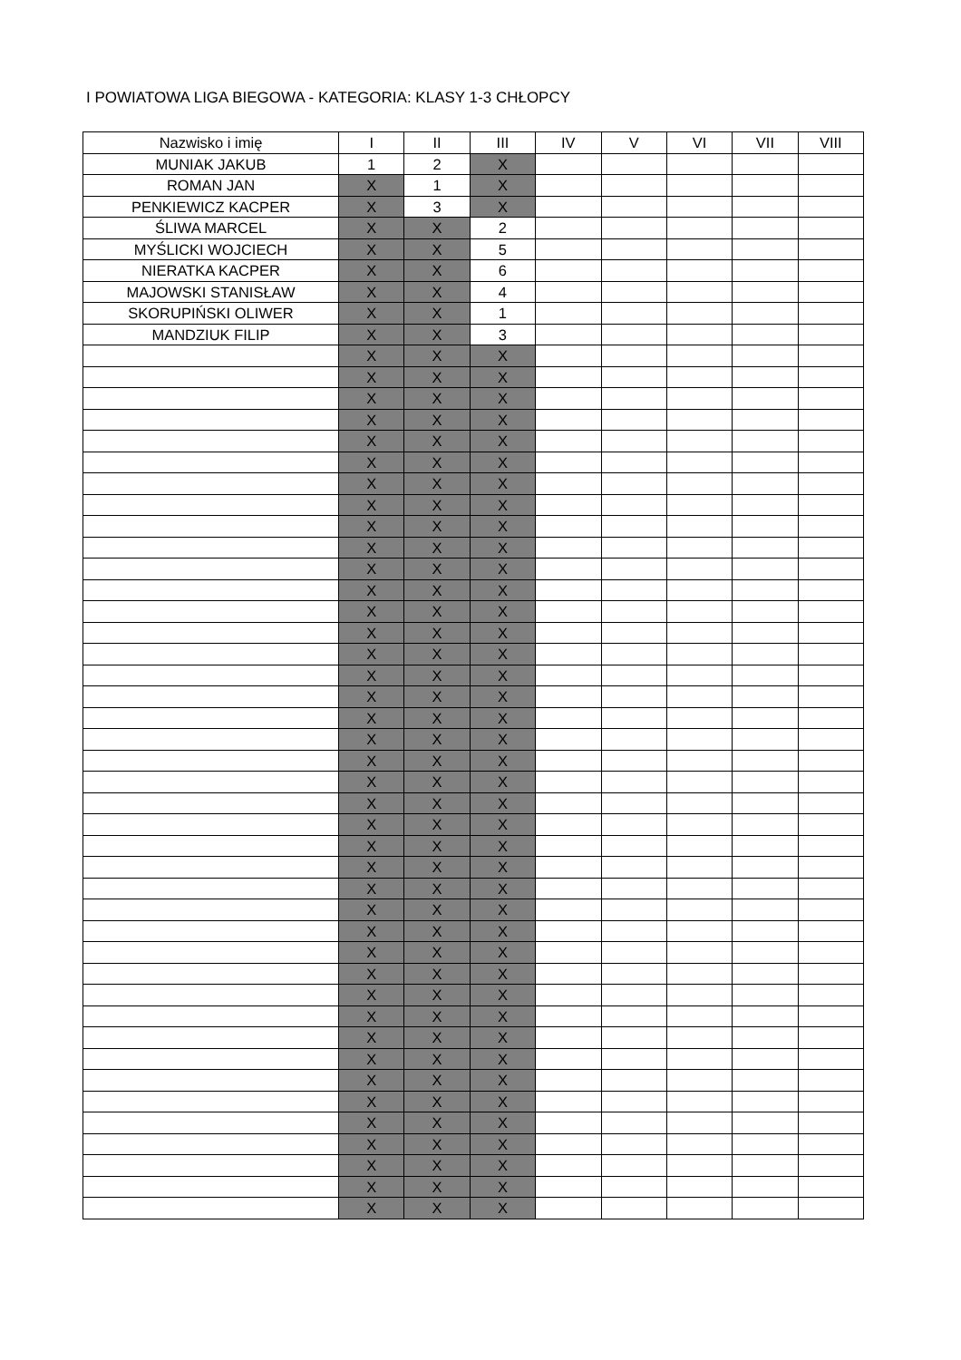I POWIATOWA LIGA BIEGOWA - KATEGORIA: KLASY 1-3 CHŁOPCY
| Nazwisko i imię | I | II | III | IV | V | VI | VII | VIII |
| --- | --- | --- | --- | --- | --- | --- | --- | --- |
| MUNIAK JAKUB | 1 | 2 | X | | | | | |
| ROMAN JAN | X | 1 | X | | | | | |
| PENKIEWICZ KACPER | X | 3 | X | | | | | |
| ŚLIWA MARCEL | X | X | 2 | | | | | |
| MYŚLICKI WOJCIECH | X | X | 5 | | | | | |
| NIERATKA KACPER | X | X | 6 | | | | | |
| MAJOWSKI STANISŁAW | X | X | 4 | | | | | |
| SKORUPIŃSKI OLIWER | X | X | 1 | | | | | |
| MANDZIUK FILIP | X | X | 3 | | | | | |
| | X | X | X | | | | | |
| | X | X | X | | | | | |
| | X | X | X | | | | | |
| | X | X | X | | | | | |
| | X | X | X | | | | | |
| | X | X | X | | | | | |
| | X | X | X | | | | | |
| | X | X | X | | | | | |
| | X | X | X | | | | | |
| | X | X | X | | | | | |
| | X | X | X | | | | | |
| | X | X | X | | | | | |
| | X | X | X | | | | | |
| | X | X | X | | | | | |
| | X | X | X | | | | | |
| | X | X | X | | | | | |
| | X | X | X | | | | | |
| | X | X | X | | | | | |
| | X | X | X | | | | | |
| | X | X | X | | | | | |
| | X | X | X | | | | | |
| | X | X | X | | | | | |
| | X | X | X | | | | | |
| | X | X | X | | | | | |
| | X | X | X | | | | | |
| | X | X | X | | | | | |
| | X | X | X | | | | | |
| | X | X | X | | | | | |
| | X | X | X | | | | | |
| | X | X | X | | | | | |
| | X | X | X | | | | | |
| | X | X | X | | | | | |
| | X | X | X | | | | | |
| | X | X | X | | | | | |
| | X | X | X | | | | | |
| | X | X | X | | | | | |
| | X | X | X | | | | | |
| | X | X | X | | | | | |
| | X | X | X | | | | | |
| | X | X | X | | | | | |
| | X | X | X | | | | | |